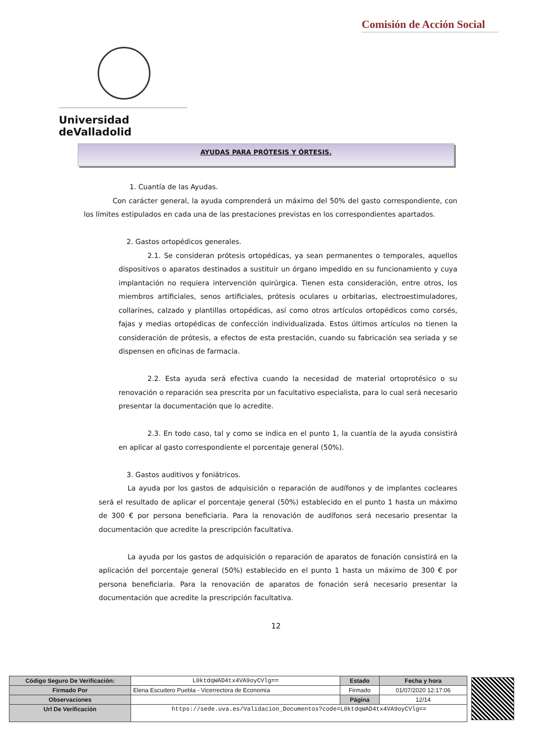Comisión de Acción Social
Universidad deValladolid
AYUDAS PARA PRÓTESIS Y ÓRTESIS.
1. Cuantía de las Ayudas.
Con carácter general, la ayuda comprenderá un máximo del 50% del gasto correspondiente, con los límites estipulados en cada una de las prestaciones previstas en los correspondientes apartados.
2. Gastos ortopédicos generales.
2.1. Se consideran prótesis ortopédicas, ya sean permanentes o temporales, aquellos dispositivos o aparatos destinados a sustituir un órgano impedido en su funcionamiento y cuya implantación no requiera intervención quirúrgica. Tienen esta consideración, entre otros, los miembros artificiales, senos artificiales, prótesis oculares u orbitarias, electroestimuladores, collarines, calzado y plantillas ortopédicas, así como otros artículos ortopédicos como corsés, fajas y medias ortopédicas de confección individualizada. Estos últimos artículos no tienen la consideración de prótesis, a efectos de esta prestación, cuando su fabricación sea seriada y se dispensen en oficinas de farmacia.
2.2. Esta ayuda será efectiva cuando la necesidad de material ortoprotésico o su renovación o reparación sea prescrita por un facultativo especialista, para lo cual será necesario presentar la documentación que lo acredite.
2.3. En todo caso, tal y como se indica en el punto 1, la cuantía de la ayuda consistirá en aplicar al gasto correspondiente el porcentaje general (50%).
3. Gastos auditivos y foniátricos.
La ayuda por los gastos de adquisición o reparación de audífonos y de implantes cocleares será el resultado de aplicar el porcentaje general (50%) establecido en el punto 1 hasta un máximo de 300 € por persona beneficiaria. Para la renovación de audífonos será necesario presentar la documentación que acredite la prescripción facultativa.
La ayuda por los gastos de adquisición o reparación de aparatos de fonación consistirá en la aplicación del porcentaje general (50%) establecido en el punto 1 hasta un máximo de 300 € por persona beneficiaria. Para la renovación de aparatos de fonación será necesario presentar la documentación que acredite la prescripción facultativa.
12
| Código Seguro De Verificación: | L0ktdqWAD4tx4VA9oyCVlg== | Estado | Fecha y hora |
| Firmado Por | Elena Escudero Puebla - Vicerrectora de Economía | Firmado | 01/07/2020 12:17:06 |
| Observaciones | | Página | 12/14 |
| Url De Verificación | https://sede.uva.es/Validacion_Documentos?code=L0ktdqWAD4tx4VA9oyCVlg== | | |